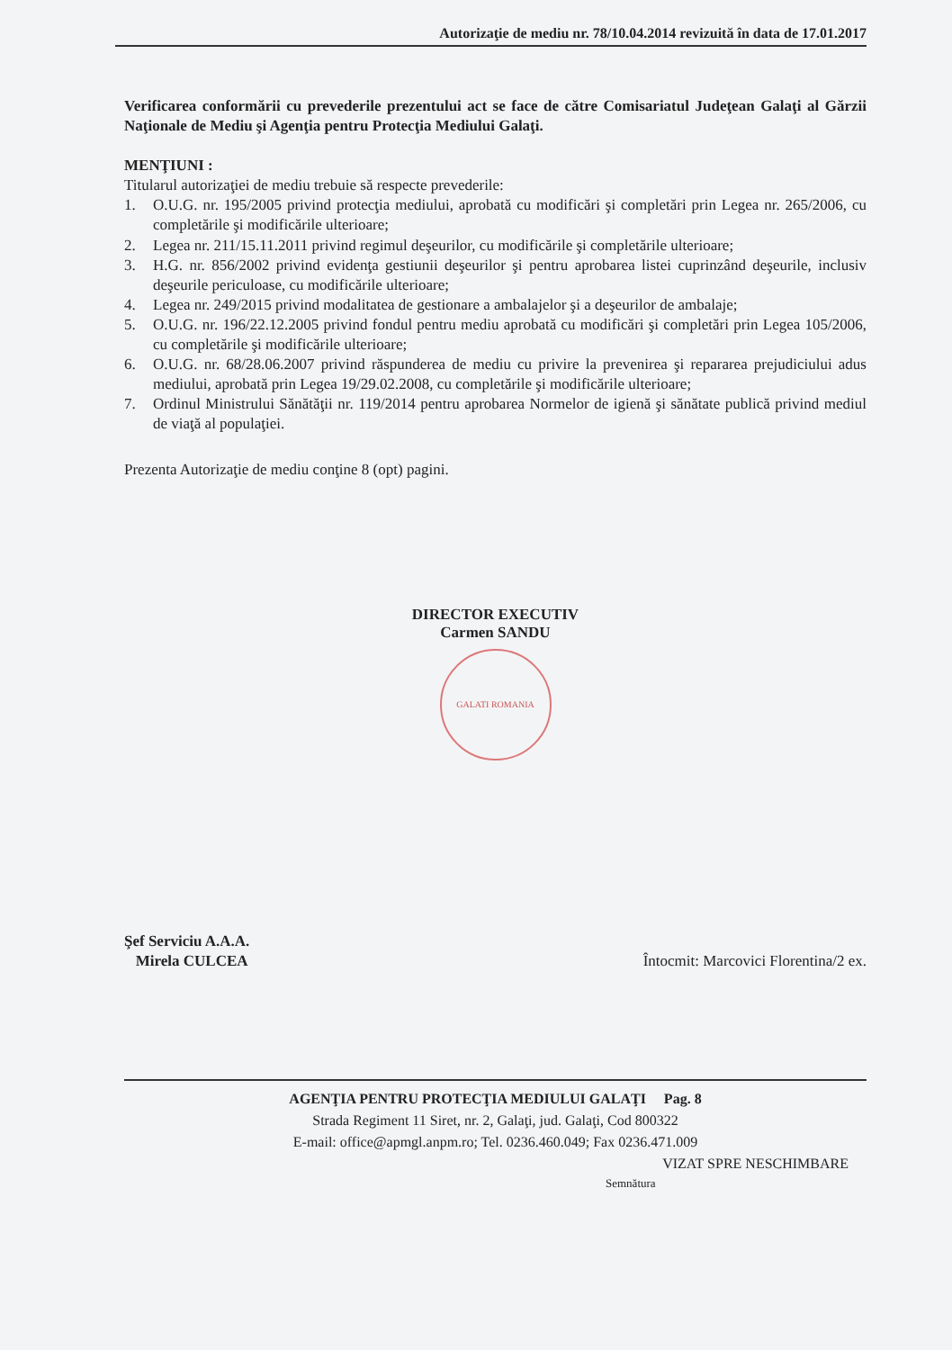Autorizaţie de mediu nr. 78/10.04.2014 revizuită în data de 17.01.2017
Verificarea conformării cu prevederile prezentului act se face de către Comisariatul Judeţean Galaţi al Gărzii Naţionale de Mediu şi Agenţia pentru Protecţia Mediului Galaţi.
MENŢIUNI :
Titularul autorizaţiei de mediu trebuie să respecte prevederile:
1. O.U.G. nr. 195/2005 privind protecţia mediului, aprobată cu modificări şi completări prin Legea nr. 265/2006, cu completările şi modificările ulterioare;
2. Legea nr. 211/15.11.2011 privind regimul deşeurilor, cu modificările şi completările ulterioare;
3. H.G. nr. 856/2002 privind evidenţa gestiunii deşeurilor şi pentru aprobarea listei cuprinzând deşeurile, inclusiv deşeurile periculoase, cu modificările ulterioare;
4. Legea nr. 249/2015 privind modalitatea de gestionare a ambalajelor şi a deşeurilor de ambalaje;
5. O.U.G. nr. 196/22.12.2005 privind fondul pentru mediu aprobată cu modificări şi completări prin Legea 105/2006, cu completările şi modificările ulterioare;
6. O.U.G. nr. 68/28.06.2007 privind răspunderea de mediu cu privire la prevenirea şi repararea prejudiciului adus mediului, aprobată prin Legea 19/29.02.2008, cu completările şi modificările ulterioare;
7. Ordinul Ministrului Sănătăţii nr. 119/2014 pentru aprobarea Normelor de igienă şi sănătate publică privind mediul de viaţă al populaţiei.
Prezenta Autorizaţie de mediu conţine 8 (opt) pagini.
DIRECTOR EXECUTIV
Carmen SANDU
GALATI ROMANIA
Şef Serviciu A.A.A.
Mirela CULCEA
Întocmit: Marcovici Florentina/2 ex.
AGENŢIA PENTRU PROTECŢIA MEDIULUI GALAŢI Pag. 8
Strada Regiment 11 Siret, nr. 2, Galaţi, jud. Galaţi, Cod 800322
E-mail: office@apmgl.anpm.ro; Tel. 0236.460.049; Fax 0236.471.009
VIZAT SPRE NESCHIMBARE
Semnătura